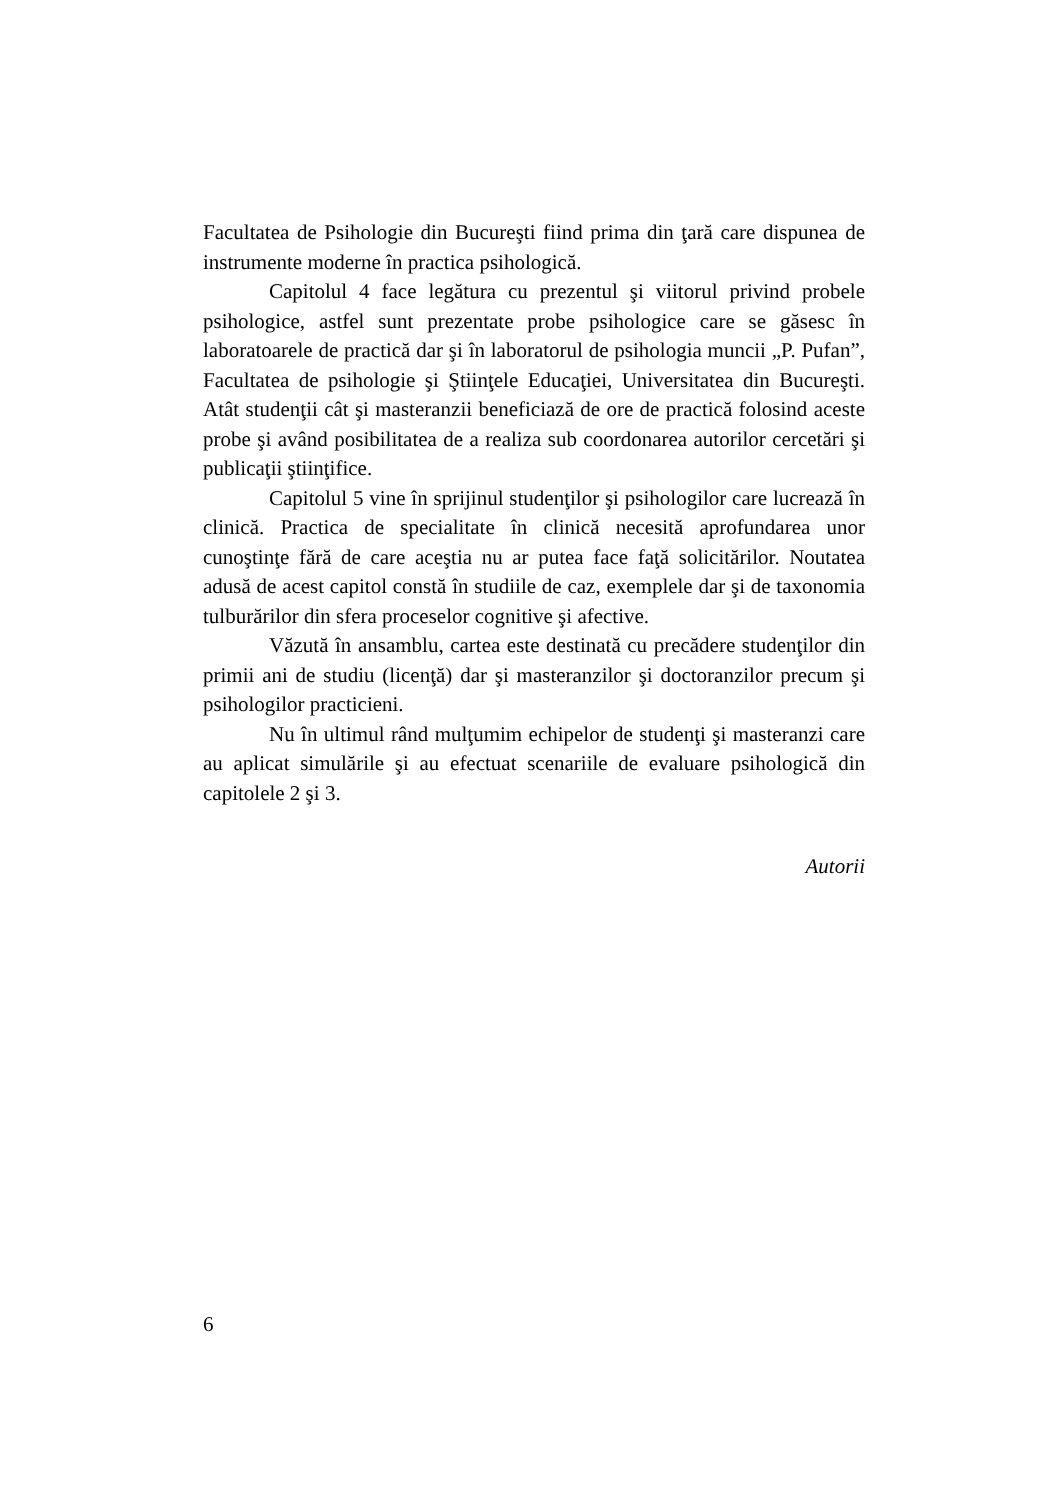Facultatea de Psihologie din Bucureşti fiind prima din ţară care dispunea de instrumente moderne în practica psihologică.
Capitolul 4 face legătura cu prezentul şi viitorul privind probele psihologice, astfel sunt prezentate probe psihologice care se găsesc în laboratoarele de practică dar şi în laboratorul de psihologia muncii „P. Pufan”, Facultatea de psihologie şi Ştiinţele Educaţiei, Universitatea din Bucureşti. Atât studenţii cât şi masteranzii beneficiază de ore de practică folosind aceste probe şi având posibilitatea de a realiza sub coordonarea autorilor cercetări şi publicaţii ştiinţifice.
Capitolul 5 vine în sprijinul studenţilor şi psihologilor care lucrează în clinică. Practica de specialitate în clinică necesită aprofundarea unor cunoştinţe fără de care aceştia nu ar putea face faţă solicitărilor. Noutatea adusă de acest capitol constă în studiile de caz, exemplele dar şi de taxonomia tulburărilor din sfera proceselor cognitive şi afective.
Văzută în ansamblu, cartea este destinată cu precădere studenţilor din primii ani de studiu (licenţă) dar şi masteranzilor şi doctoranzilor precum şi psihologilor practicieni.
Nu în ultimul rând mulţumim echipelor de studenţi şi masteranzi care au aplicat simulările şi au efectuat scenariile de evaluare psihologică din capitolele 2 şi 3.
Autorii
6